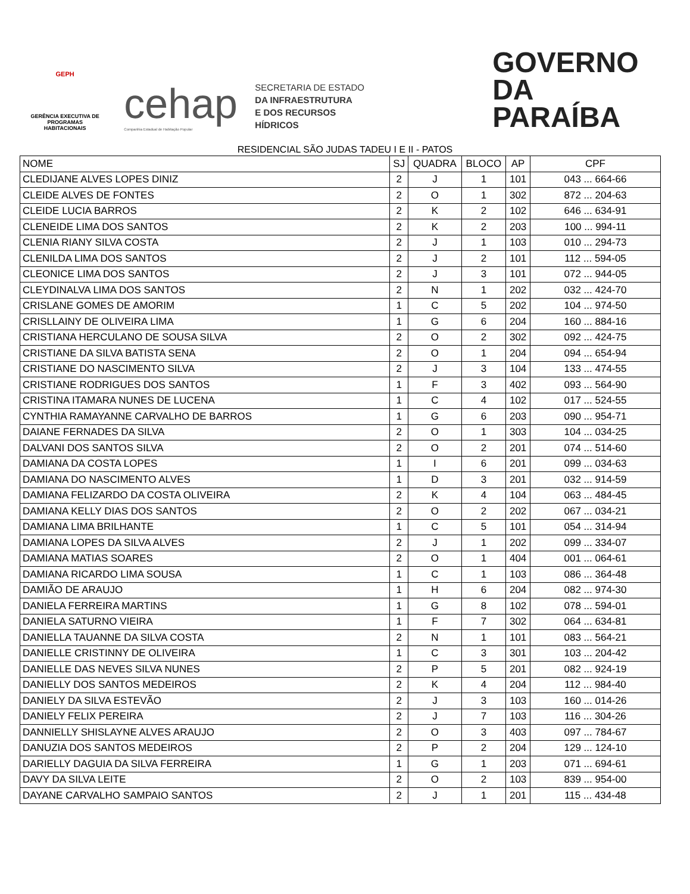GEPH
GERÊNCIA EXECUTIVA DE PROGRAMAS HABITACIONAIS
cehap
Companhia Estadual de Habitação Popular
SECRETARIA DE ESTADO
DA INFRAESTRUTURA
E DOS RECURSOS HÍDRICOS
GOVERNO
DA PARAÍBA
RESIDENCIAL SÃO JUDAS TADEU I E II - PATOS
| NOME | SJ | QUADRA | BLOCO | AP | CPF |
| --- | --- | --- | --- | --- | --- |
| CLEDIJANE ALVES LOPES DINIZ | 2 | J | 1 | 101 | 043 ... 664-66 |
| CLEIDE ALVES DE FONTES | 2 | O | 1 | 302 | 872 ... 204-63 |
| CLEIDE LUCIA BARROS | 2 | K | 2 | 102 | 646 ... 634-91 |
| CLENEIDE LIMA DOS SANTOS | 2 | K | 2 | 203 | 100 ... 994-11 |
| CLENIA RIANY SILVA COSTA | 2 | J | 1 | 103 | 010 ... 294-73 |
| CLENILDA LIMA DOS SANTOS | 2 | J | 2 | 101 | 112 ... 594-05 |
| CLEONICE LIMA DOS SANTOS | 2 | J | 3 | 101 | 072 ... 944-05 |
| CLEYDINALVA LIMA DOS SANTOS | 2 | N | 1 | 202 | 032 ... 424-70 |
| CRISLANE GOMES DE AMORIM | 1 | C | 5 | 202 | 104 ... 974-50 |
| CRISLLAINY DE OLIVEIRA LIMA | 1 | G | 6 | 204 | 160 ... 884-16 |
| CRISTIANA HERCULANO DE SOUSA SILVA | 2 | O | 2 | 302 | 092 ... 424-75 |
| CRISTIANE DA SILVA BATISTA SENA | 2 | O | 1 | 204 | 094 ... 654-94 |
| CRISTIANE DO NASCIMENTO SILVA | 2 | J | 3 | 104 | 133 ... 474-55 |
| CRISTIANE RODRIGUES DOS SANTOS | 1 | F | 3 | 402 | 093 ... 564-90 |
| CRISTINA ITAMARA NUNES DE LUCENA | 1 | C | 4 | 102 | 017 ... 524-55 |
| CYNTHIA RAMAYANNE CARVALHO DE BARROS | 1 | G | 6 | 203 | 090 ... 954-71 |
| DAIANE FERNADES DA SILVA | 2 | O | 1 | 303 | 104 ... 034-25 |
| DALVANI DOS SANTOS SILVA | 2 | O | 2 | 201 | 074 ... 514-60 |
| DAMIANA DA COSTA LOPES | 1 | I | 6 | 201 | 099 ... 034-63 |
| DAMIANA DO NASCIMENTO ALVES | 1 | D | 3 | 201 | 032 ... 914-59 |
| DAMIANA FELIZARDO DA COSTA OLIVEIRA | 2 | K | 4 | 104 | 063 ... 484-45 |
| DAMIANA KELLY DIAS DOS SANTOS | 2 | O | 2 | 202 | 067 ... 034-21 |
| DAMIANA LIMA BRILHANTE | 1 | C | 5 | 101 | 054 ... 314-94 |
| DAMIANA LOPES DA SILVA ALVES | 2 | J | 1 | 202 | 099 ... 334-07 |
| DAMIANA MATIAS SOARES | 2 | O | 1 | 404 | 001 ... 064-61 |
| DAMIANA RICARDO LIMA SOUSA | 1 | C | 1 | 103 | 086 ... 364-48 |
| DAMIÃO DE ARAUJO | 1 | H | 6 | 204 | 082 ... 974-30 |
| DANIELA FERREIRA MARTINS | 1 | G | 8 | 102 | 078 ... 594-01 |
| DANIELA SATURNO VIEIRA | 1 | F | 7 | 302 | 064 ... 634-81 |
| DANIELLA TAUANNE DA SILVA COSTA | 2 | N | 1 | 101 | 083 ... 564-21 |
| DANIELLE CRISTINNY DE OLIVEIRA | 1 | C | 3 | 301 | 103 ... 204-42 |
| DANIELLE DAS NEVES SILVA NUNES | 2 | P | 5 | 201 | 082 ... 924-19 |
| DANIELLY DOS SANTOS MEDEIROS | 2 | K | 4 | 204 | 112 ... 984-40 |
| DANIELY DA SILVA ESTEVÃO | 2 | J | 3 | 103 | 160 ... 014-26 |
| DANIELY FELIX PEREIRA | 2 | J | 7 | 103 | 116 ... 304-26 |
| DANNIELLY SHISLAYNE ALVES ARAUJO | 2 | O | 3 | 403 | 097 ... 784-67 |
| DANUZIA DOS SANTOS MEDEIROS | 2 | P | 2 | 204 | 129 ... 124-10 |
| DARIELLY DAGUIA DA SILVA FERREIRA | 1 | G | 1 | 203 | 071 ... 694-61 |
| DAVY DA SILVA LEITE | 2 | O | 2 | 103 | 839 ... 954-00 |
| DAYANE CARVALHO SAMPAIO SANTOS | 2 | J | 1 | 201 | 115 ... 434-48 |